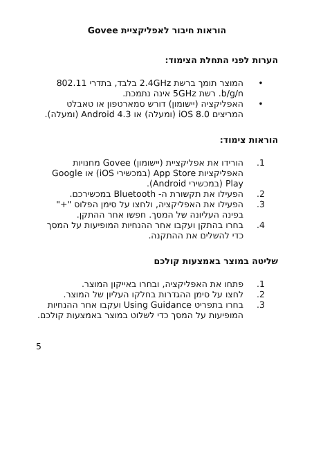הוראות חיבור לאפליקציית Govee
הערות לפני התחלת הצימוד:
• המוצר תומך ברשת 2.4GHz בלבד, בתדרי 802.11 b/g/n. רשת 5GHz אינה נתמכת.
• האפליקציה (יישומון) דורש סמארטפון או טאבלט המריצים iOS 8.0 (ומעלה) או Android 4.3 (ומעלה).
הוראות צימוד:
1. הורידו את אפליקציית (יישומון) Govee מחנויות האפליקציות App Store (במכשירי iOS) או Google Play (במכשירי Android).
2. הפעילו את תקשורת ה- Bluetooth במכשירכם.
3. הפעילו את האפליקציה, ולחצו על סימן הפלוס "+" בפינה העליונה של המסך. חפשו אחר ההתקן.
4. בחרו בהתקן ועקבו אחר ההנחיות המופיעות על המסך כדי להשלים את ההתקנה.
שליטה במוצר באמצעות קולכם
1. פתחו את האפליקציה, ובחרו באייקון המוצר.
2. לחצו על סימן ההגדרות בחלקו העליון של המוצר.
3. בחרו בתפריט Using Guidance ועקבו אחר ההנחיות המופיעות על המסך כדי לשלוט במוצר באמצעות קולכם.
5